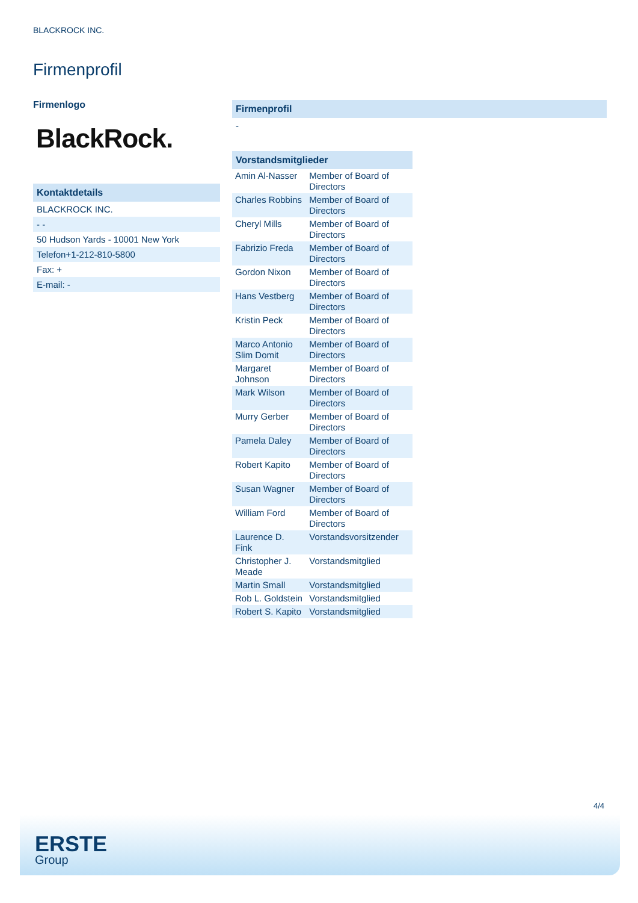BLACKROCK INC.
Firmenprofil
Firmenlogo
BlackRock.
Kontaktdetails
BLACKROCK INC.
- -
50 Hudson Yards - 10001 New York
Telefon+1-212-810-5800
Fax: +
E-mail: -
Firmenprofil
-
Vorstandsmitglieder
| Amin Al-Nasser | Member of Board of Directors |
| Charles Robbins | Member of Board of Directors |
| Cheryl Mills | Member of Board of Directors |
| Fabrizio Freda | Member of Board of Directors |
| Gordon Nixon | Member of Board of Directors |
| Hans Vestberg | Member of Board of Directors |
| Kristin Peck | Member of Board of Directors |
| Marco Antonio Slim Domit | Member of Board of Directors |
| Margaret Johnson | Member of Board of Directors |
| Mark Wilson | Member of Board of Directors |
| Murry Gerber | Member of Board of Directors |
| Pamela Daley | Member of Board of Directors |
| Robert Kapito | Member of Board of Directors |
| Susan Wagner | Member of Board of Directors |
| William Ford | Member of Board of Directors |
| Laurence D. Fink | Vorstandsvorsitzender |
| Christopher J. Meade | Vorstandsmitglied |
| Martin Small | Vorstandsmitglied |
| Rob L. Goldstein | Vorstandsmitglied |
| Robert S. Kapito | Vorstandsmitglied |
4/4
ERSTE
Group